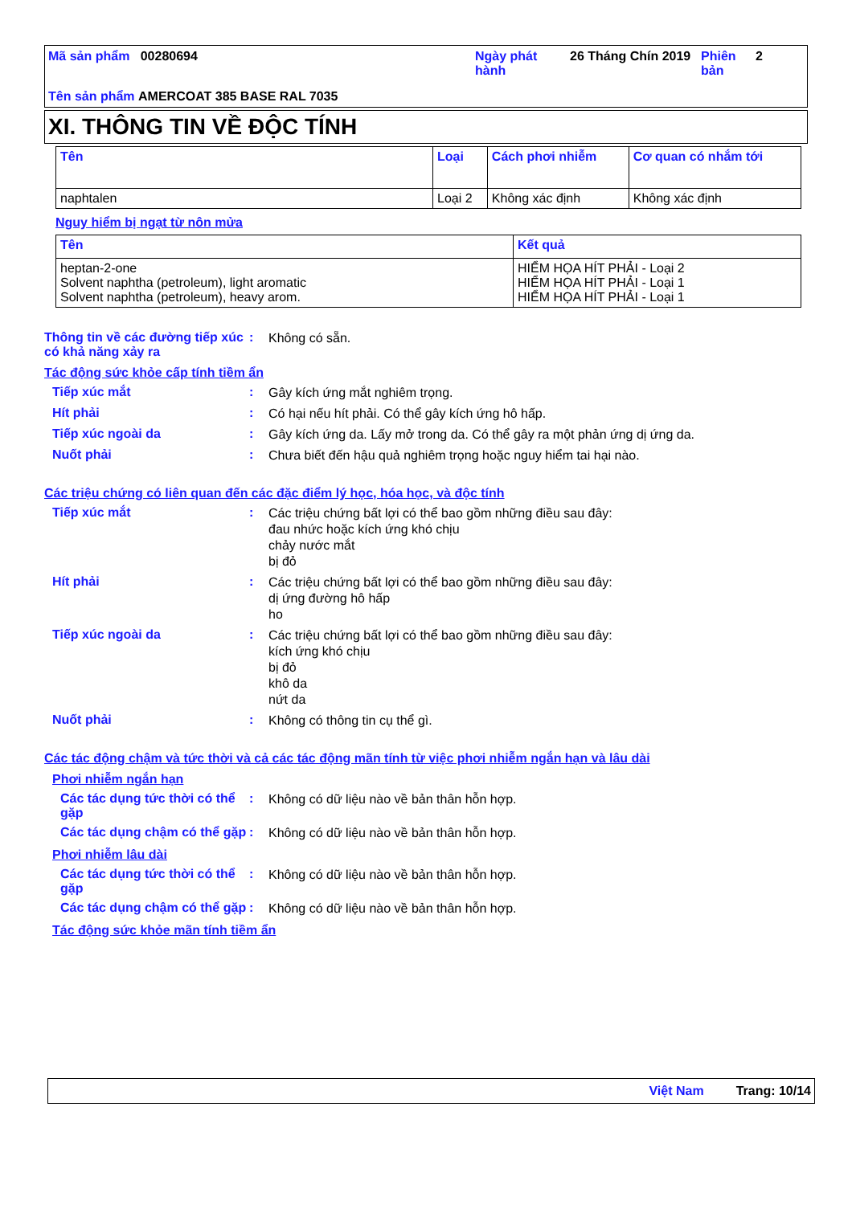Mã sản phẩm 00280694
Ngày phát hành
26 Tháng Chín 2019
Phiên bản
2
Tên sản phẩm AMERCOAT 385 BASE RAL 7035
XI. THÔNG TIN VỀ ĐỘC TÍNH
| Tên | Loại | Cách phơi nhiễm | Cơ quan có nhắm tới |
| --- | --- | --- | --- |
| naphtalen | Loại 2 | Không xác định | Không xác định |
Nguy hiểm bị ngạt từ nôn mửa
| Tên | Kết quả |
| --- | --- |
| heptan-2-one Solvent naphtha (petroleum), light aromatic Solvent naphtha (petroleum), heavy arom. | HIỂM HỌA HÍT PHẢI - Loại 2 HIỂM HỌA HÍT PHẢI - Loại 1 HIỂM HỌA HÍT PHẢI - Loại 1 |
Thông tin về các đường tiếp xúc có khả năng xảy ra
:
Không có sẵn.
Tác động sức khỏe cấp tính tiềm ẩn
Tiếp xúc mắt :
Gây kích ứng mắt nghiêm trọng.
Hít phải :
Có hại nếu hít phải. Có thể gây kích ứng hô hấp.
Tiếp xúc ngoài da :
Gây kích ứng da. Lấy mở trong da. Có thể gây ra một phản ứng dị ứng da.
Nuốt phải :
Chưa biết đến hậu quả nghiêm trọng hoặc nguy hiểm tai hại nào.
Các triệu chứng có liên quan đến các đặc điểm lý học, hóa học, và độc tính
Tiếp xúc mắt :
Các triệu chứng bất lợi có thể bao gồm những điều sau đây:
đau nhức hoặc kích ứng khó chịu
chảy nước mắt
bị đỏ
Hít phải :
Các triệu chứng bất lợi có thể bao gồm những điều sau đây:
dị ứng đường hô hấp
ho
Tiếp xúc ngoài da :
Các triệu chứng bất lợi có thể bao gồm những điều sau đây:
kích ứng khó chịu
bị đỏ
khô da
nứt da
Nuốt phải :
Không có thông tin cụ thể gì.
Các tác động chậm và tức thời và cả các tác động mãn tính từ việc phơi nhiễm ngắn hạn và lâu dài
Phơi nhiễm ngắn hạn
Các tác dụng tức thời có thể gặp
:
Không có dữ liệu nào về bản thân hỗn hợp.
Các tác dụng chậm có thể gặp
:
Không có dữ liệu nào về bản thân hỗn hợp.
Phơi nhiễm lâu dài
Các tác dụng tức thời có thể gặp
:
Không có dữ liệu nào về bản thân hỗn hợp.
Các tác dụng chậm có thể gặp
:
Không có dữ liệu nào về bản thân hỗn hợp.
Tác động sức khỏe mãn tính tiềm ẩn
Việt Nam Trang: 10/14